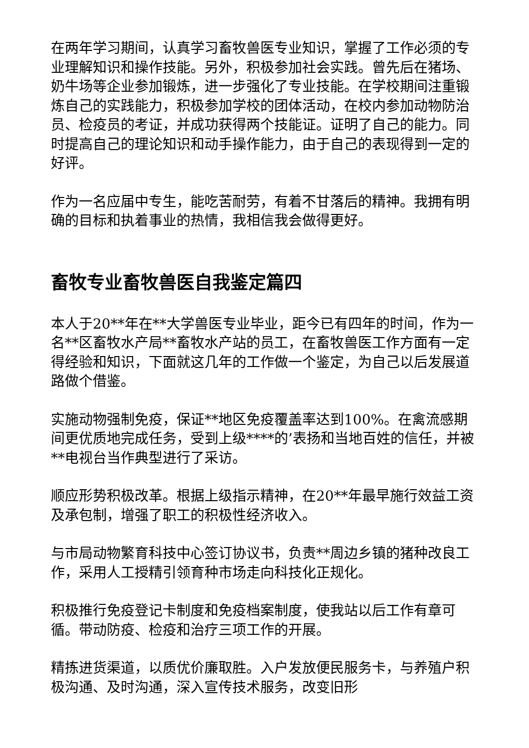在两年学习期间，认真学习畜牧兽医专业知识，掌握了工作必须的专业理解知识和操作技能。另外，积极参加社会实践。曾先后在猪场、奶牛场等企业参加锻炼，进一步强化了专业技能。在学校期间注重锻炼自己的实践能力，积极参加学校的团体活动，在校内参加动物防治员、检疫员的考证，并成功获得两个技能证。证明了自己的能力。同时提高自己的理论知识和动手操作能力，由于自己的表现得到一定的好评。
作为一名应届中专生，能吃苦耐劳，有着不甘落后的精神。我拥有明确的目标和执着事业的热情，我相信我会做得更好。
畜牧专业畜牧兽医自我鉴定篇四
本人于20**年在**大学兽医专业毕业，距今已有四年的时间，作为一名**区畜牧水产局**畜牧水产站的员工，在畜牧兽医工作方面有一定得经验和知识，下面就这几年的工作做一个鉴定，为自己以后发展道路做个借鉴。
实施动物强制免疫，保证**地区免疫覆盖率达到100%。在禽流感期间更优质地完成任务，受到上级****的’表扬和当地百姓的信任，并被**电视台当作典型进行了采访。
顺应形势积极改革。根据上级指示精神，在20**年最早施行效益工资及承包制，增强了职工的积极性经济收入。
与市局动物繁育科技中心签订协议书，负责**周边乡镇的猪种改良工作，采用人工授精引领育种市场走向科技化正规化。
积极推行免疫登记卡制度和免疫档案制度，使我站以后工作有章可循。带动防疫、检疫和治疗三项工作的开展。
精拣进货渠道，以质优价廉取胜。入户发放便民服务卡，与养殖户积极沟通、及时沟通，深入宣传技术服务，改变旧形